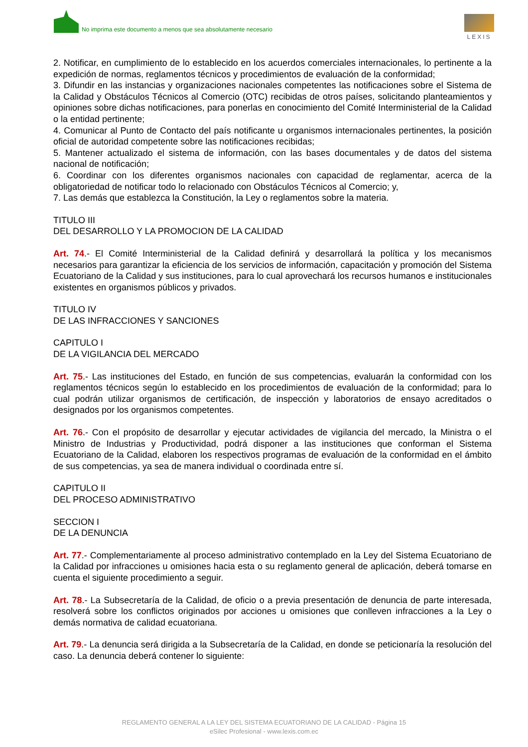No imprima este documento a menos que sea absolutamente necesario
LEXIS
2. Notificar, en cumplimiento de lo establecido en los acuerdos comerciales internacionales, lo pertinente a la expedición de normas, reglamentos técnicos y procedimientos de evaluación de la conformidad;
3. Difundir en las instancias y organizaciones nacionales competentes las notificaciones sobre el Sistema de la Calidad y Obstáculos Técnicos al Comercio (OTC) recibidas de otros países, solicitando planteamientos y opiniones sobre dichas notificaciones, para ponerlas en conocimiento del Comité Interministerial de la Calidad o la entidad pertinente;
4. Comunicar al Punto de Contacto del país notificante u organismos internacionales pertinentes, la posición oficial de autoridad competente sobre las notificaciones recibidas;
5. Mantener actualizado el sistema de información, con las bases documentales y de datos del sistema nacional de notificación;
6. Coordinar con los diferentes organismos nacionales con capacidad de reglamentar, acerca de la obligatoriedad de notificar todo lo relacionado con Obstáculos Técnicos al Comercio; y,
7. Las demás que establezca la Constitución, la Ley o reglamentos sobre la materia.
TITULO III
DEL DESARROLLO Y LA PROMOCION DE LA CALIDAD
Art. 74.- El Comité Interministerial de la Calidad definirá y desarrollará la política y los mecanismos necesarios para garantizar la eficiencia de los servicios de información, capacitación y promoción del Sistema Ecuatoriano de la Calidad y sus instituciones, para lo cual aprovechará los recursos humanos e institucionales existentes en organismos públicos y privados.
TITULO IV
DE LAS INFRACCIONES Y SANCIONES
CAPITULO I
DE LA VIGILANCIA DEL MERCADO
Art. 75.- Las instituciones del Estado, en función de sus competencias, evaluarán la conformidad con los reglamentos técnicos según lo establecido en los procedimientos de evaluación de la conformidad; para lo cual podrán utilizar organismos de certificación, de inspección y laboratorios de ensayo acreditados o designados por los organismos competentes.
Art. 76.- Con el propósito de desarrollar y ejecutar actividades de vigilancia del mercado, la Ministra o el Ministro de Industrias y Productividad, podrá disponer a las instituciones que conforman el Sistema Ecuatoriano de la Calidad, elaboren los respectivos programas de evaluación de la conformidad en el ámbito de sus competencias, ya sea de manera individual o coordinada entre sí.
CAPITULO II
DEL PROCESO ADMINISTRATIVO
SECCION I
DE LA DENUNCIA
Art. 77.- Complementariamente al proceso administrativo contemplado en la Ley del Sistema Ecuatoriano de la Calidad por infracciones u omisiones hacia esta o su reglamento general de aplicación, deberá tomarse en cuenta el siguiente procedimiento a seguir.
Art. 78.- La Subsecretaría de la Calidad, de oficio o a previa presentación de denuncia de parte interesada, resolverá sobre los conflictos originados por acciones u omisiones que conlleven infracciones a la Ley o demás normativa de calidad ecuatoriana.
Art. 79.- La denuncia será dirigida a la Subsecretaría de la Calidad, en donde se peticionaría la resolución del caso. La denuncia deberá contener lo siguiente:
REGLAMENTO GENERAL A LA LEY DEL SISTEMA ECUATORIANO DE LA CALIDAD - Página 15
eSilec Profesional - www.lexis.com.ec